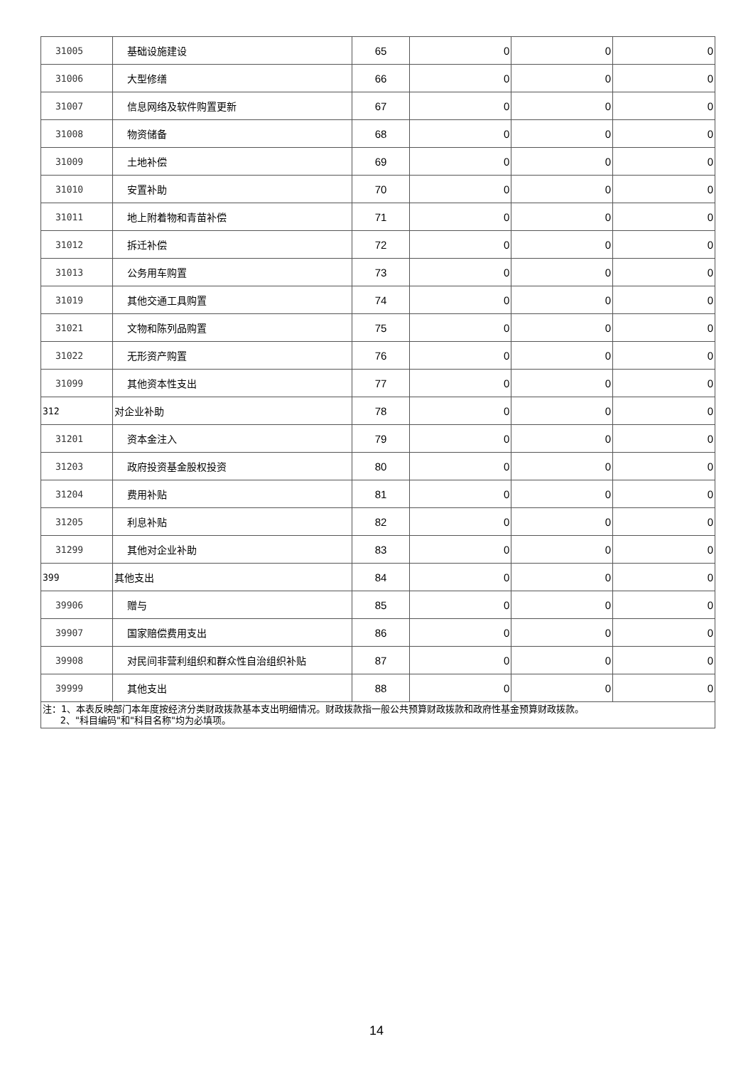| 31005 | 基础设施建设 | 65 | 0 | 0 | 0 |
| 31006 | 大型修缮 | 66 | 0 | 0 | 0 |
| 31007 | 信息网络及软件购置更新 | 67 | 0 | 0 | 0 |
| 31008 | 物资储备 | 68 | 0 | 0 | 0 |
| 31009 | 土地补偿 | 69 | 0 | 0 | 0 |
| 31010 | 安置补助 | 70 | 0 | 0 | 0 |
| 31011 | 地上附着物和青苗补偿 | 71 | 0 | 0 | 0 |
| 31012 | 拆迁补偿 | 72 | 0 | 0 | 0 |
| 31013 | 公务用车购置 | 73 | 0 | 0 | 0 |
| 31019 | 其他交通工具购置 | 74 | 0 | 0 | 0 |
| 31021 | 文物和陈列品购置 | 75 | 0 | 0 | 0 |
| 31022 | 无形资产购置 | 76 | 0 | 0 | 0 |
| 31099 | 其他资本性支出 | 77 | 0 | 0 | 0 |
| 312 | 对企业补助 | 78 | 0 | 0 | 0 |
| 31201 | 资本金注入 | 79 | 0 | 0 | 0 |
| 31203 | 政府投资基金股权投资 | 80 | 0 | 0 | 0 |
| 31204 | 费用补贴 | 81 | 0 | 0 | 0 |
| 31205 | 利息补贴 | 82 | 0 | 0 | 0 |
| 31299 | 其他对企业补助 | 83 | 0 | 0 | 0 |
| 399 | 其他支出 | 84 | 0 | 0 | 0 |
| 39906 | 赠与 | 85 | 0 | 0 | 0 |
| 39907 | 国家赔偿费用支出 | 86 | 0 | 0 | 0 |
| 39908 | 对民间非营利组织和群众性自治组织补贴 | 87 | 0 | 0 | 0 |
| 39999 | 其他支出 | 88 | 0 | 0 | 0 |
| 注：1、本表反映部门本年度按经济分类财政拨款基本支出明细情况。财政拨款指一般公共预算财政拨款和政府性基金预算财政拨款。 2、"科目编码"和"科目名称"均为必填项。 | | | | | |
14